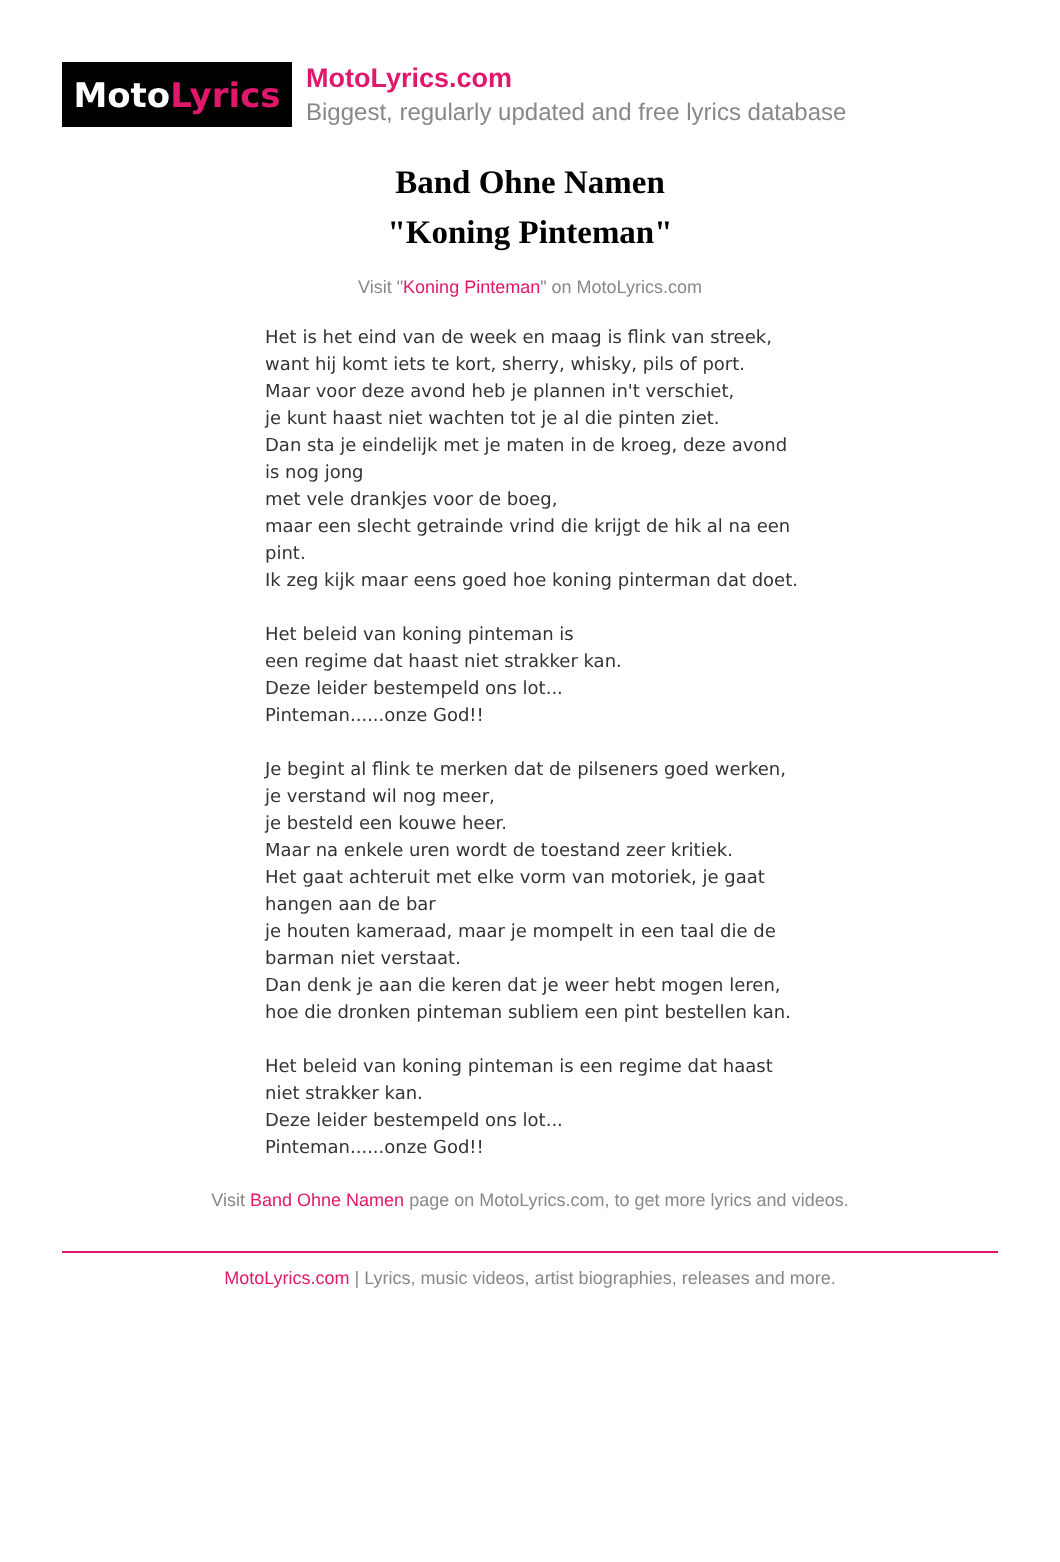Moto Lyrics
MotoLyrics.com
Biggest, regularly updated and free lyrics database
Band Ohne Namen
"Koning Pinteman"
Visit "Koning Pinteman" on MotoLyrics.com
Het is het eind van de week en maag is flink van streek,
want hij komt iets te kort, sherry, whisky, pils of port.
Maar voor deze avond heb je plannen in't verschiet,
je kunt haast niet wachten tot je al die pinten ziet.
Dan sta je eindelijk met je maten in de kroeg, deze avond is nog jong
met vele drankjes voor de boeg,
maar een slecht getrainde vrind die krijgt de hik al na een pint.
Ik zeg kijk maar eens goed hoe koning pinterman dat doet.
Het beleid van koning pinteman is
een regime dat haast niet strakker kan.
Deze leider bestempeld ons lot...
Pinteman......onze God!!
Je begint al flink te merken dat de pilseners goed werken,
je verstand wil nog meer,
je besteld een kouwe heer.
Maar na enkele uren wordt de toestand zeer kritiek.
Het gaat achteruit met elke vorm van motoriek, je gaat hangen aan de bar
je houten kameraad, maar je mompelt in een taal die de barman niet verstaat.
Dan denk je aan die keren dat je weer hebt mogen leren,
hoe die dronken pinteman subliem een pint bestellen kan.
Het beleid van koning pinteman is een regime dat haast niet strakker kan.
Deze leider bestempeld ons lot...
Pinteman......onze God!!
Visit Band Ohne Namen page on MotoLyrics.com, to get more lyrics and videos.
MotoLyrics.com | Lyrics, music videos, artist biographies, releases and more.